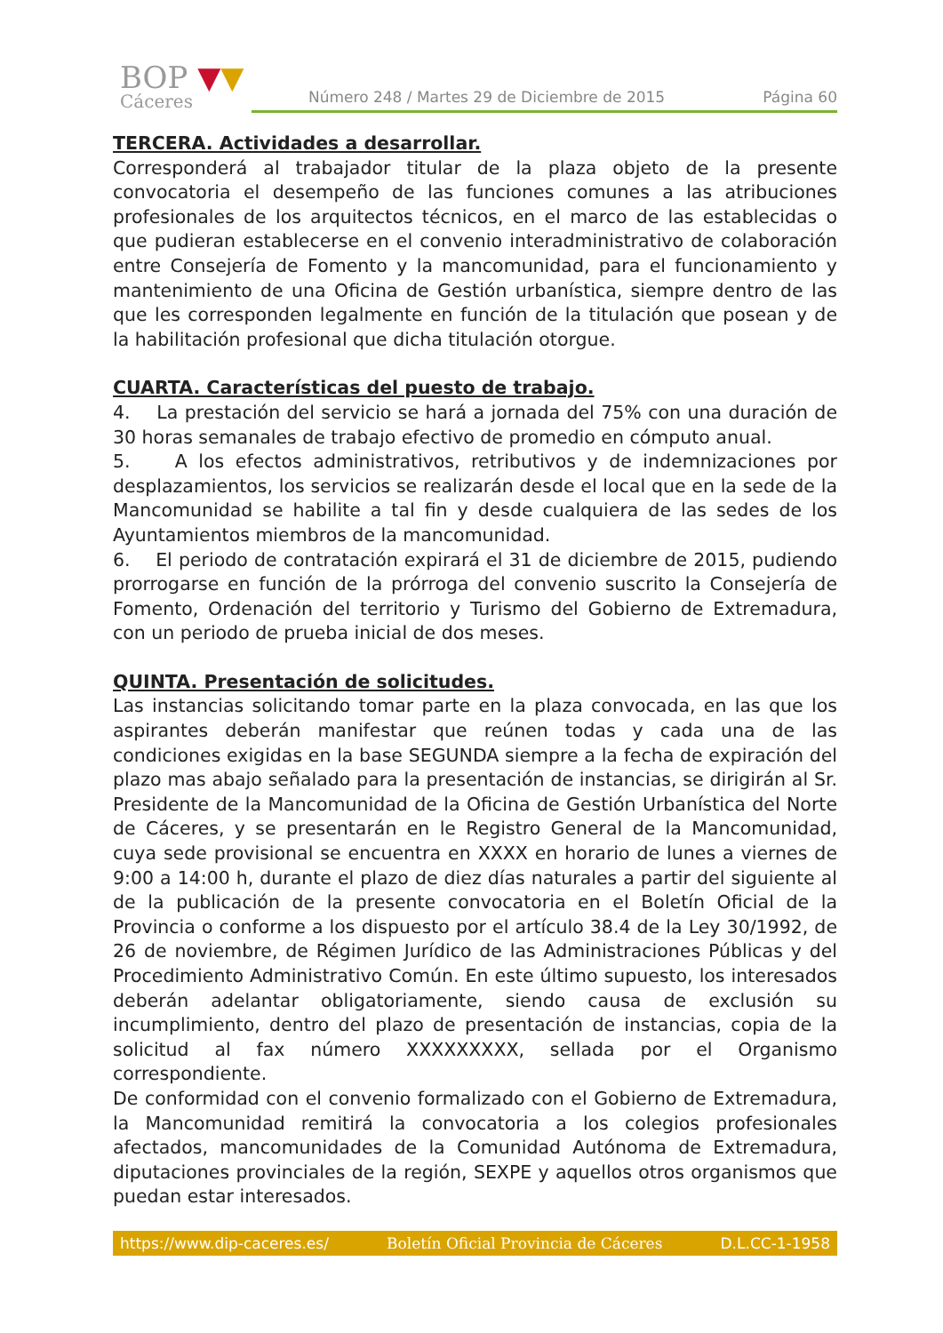BOP ▼▼
Cáceres
Número 248 / Martes 29 de Diciembre de 2015 Página 60
TERCERA. Actividades a desarrollar.
Corresponderá al trabajador titular de la plaza objeto de la presente convocatoria el desempeño de las funciones comunes a las atribuciones profesionales de los arquitectos técnicos, en el marco de las establecidas o que pudieran establecerse en el convenio interadministrativo de colaboración entre Consejería de Fomento y la mancomunidad, para el funcionamiento y mantenimiento de una Oficina de Gestión urbanística, siempre dentro de las que les corresponden legalmente en función de la titulación que posean y de la habilitación profesional que dicha titulación otorgue.
CUARTA. Características del puesto de trabajo.
4. La prestación del servicio se hará a jornada del 75% con una duración de 30 horas semanales de trabajo efectivo de promedio en cómputo anual.
5. A los efectos administrativos, retributivos y de indemnizaciones por desplazamientos, los servicios se realizarán desde el local que en la sede de la Mancomunidad se habilite a tal fin y desde cualquiera de las sedes de los Ayuntamientos miembros de la mancomunidad.
6. El periodo de contratación expirará el 31 de diciembre de 2015, pudiendo prorrogarse en función de la prórroga del convenio suscrito la Consejería de Fomento, Ordenación del territorio y Turismo del Gobierno de Extremadura, con un periodo de prueba inicial de dos meses.
QUINTA. Presentación de solicitudes.
Las instancias solicitando tomar parte en la plaza convocada, en las que los aspirantes deberán manifestar que reúnen todas y cada una de las condiciones exigidas en la base SEGUNDA siempre a la fecha de expiración del plazo mas abajo señalado para la presentación de instancias, se dirigirán al Sr. Presidente de la Mancomunidad de la Oficina de Gestión Urbanística del Norte de Cáceres, y se presentarán en le Registro General de la Mancomunidad, cuya sede provisional se encuentra en XXXX en horario de lunes a viernes de 9:00 a 14:00 h, durante el plazo de diez días naturales a partir del siguiente al de la publicación de la presente convocatoria en el Boletín Oficial de la Provincia o conforme a los dispuesto por el artículo 38.4 de la Ley 30/1992, de 26 de noviembre, de Régimen Jurídico de las Administraciones Públicas y del Procedimiento Administrativo Común. En este último supuesto, los interesados deberán adelantar obligatoriamente, siendo causa de exclusión su incumplimiento, dentro del plazo de presentación de instancias, copia de la solicitud al fax número XXXXXXXXX, sellada por el Organismo correspondiente.
De conformidad con el convenio formalizado con el Gobierno de Extremadura, la Mancomunidad remitirá la convocatoria a los colegios profesionales afectados, mancomunidades de la Comunidad Autónoma de Extremadura, diputaciones provinciales de la región, SEXPE y aquellos otros organismos que puedan estar interesados.
https://www.dip-caceres.es/ Boletín Oficial Provincia de Cáceres D.L.CC-1-1958